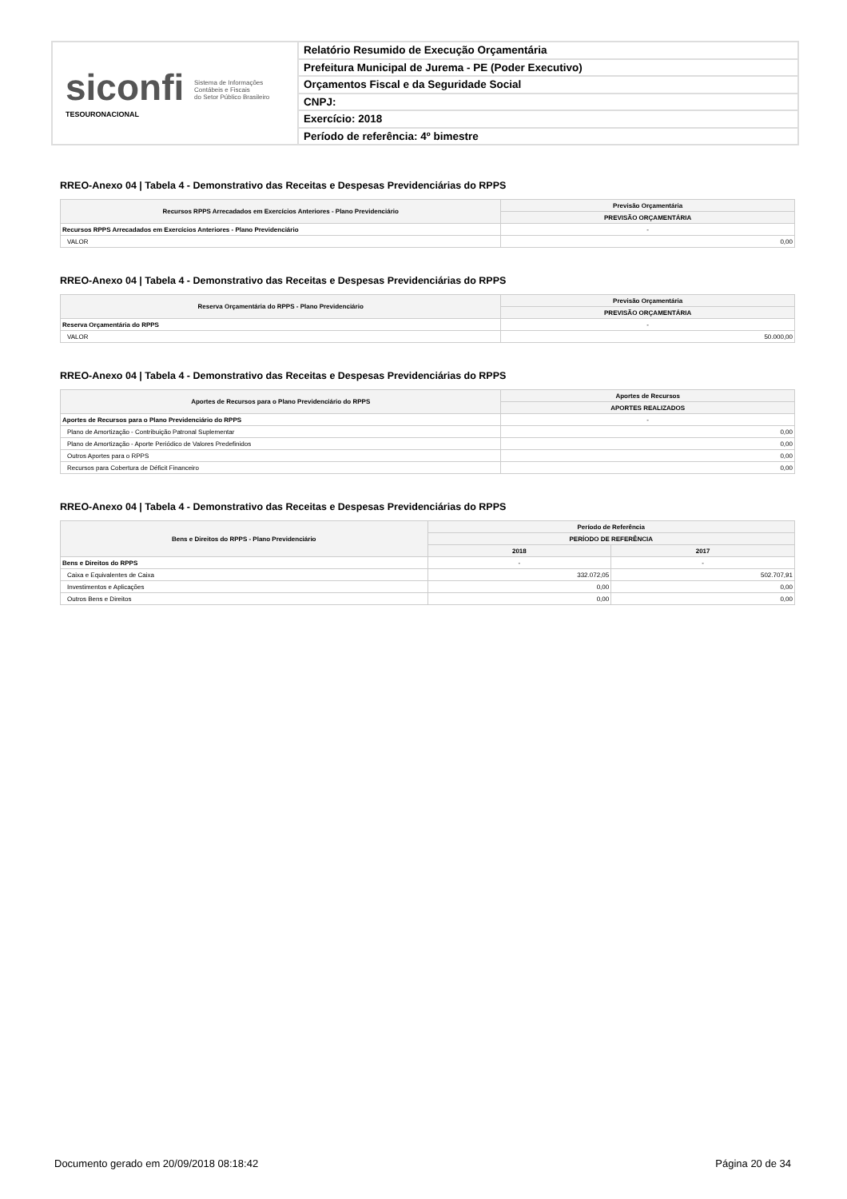siconfi Sistema de Informações
Contábeis e Fiscais
do Setor Público Brasileiro
TESOURONACIONAL
Relatório Resumido de Execução Orçamentária
Prefeitura Municipal de Jurema - PE (Poder Executivo)
Orçamentos Fiscal e da Seguridade Social
CNPJ:
Exercício: 2018
Período de referência: 4º bimestre
RREO-Anexo 04 | Tabela 4 - Demonstrativo das Receitas e Despesas Previdenciárias do RPPS
| Recursos RPPS Arrecadados em Exercícios Anteriores - Plano Previdenciário | Previsão Orçamentária |
| --- | --- |
| | PREVISÃO ORÇAMENTÁRIA |
| Recursos RPPS Arrecadados em Exercícios Anteriores - Plano Previdenciário | - |
| VALOR | 0,00 |
RREO-Anexo 04 | Tabela 4 - Demonstrativo das Receitas e Despesas Previdenciárias do RPPS
| Reserva Orçamentária do RPPS - Plano Previdenciário | Previsão Orçamentária |
| --- | --- |
| | PREVISÃO ORÇAMENTÁRIA |
| Reserva Orçamentária do RPPS | - |
| VALOR | 50.000,00 |
RREO-Anexo 04 | Tabela 4 - Demonstrativo das Receitas e Despesas Previdenciárias do RPPS
| Aportes de Recursos para o Plano Previdenciário do RPPS | Aportes de Recursos |
| --- | --- |
| | APORTES REALIZADOS |
| Aportes de Recursos para o Plano Previdenciário do RPPS | - |
| Plano de Amortização - Contribuição Patronal Suplementar | 0,00 |
| Plano de Amortização - Aporte Periódico de Valores Predefinidos | 0,00 |
| Outros Aportes para o RPPS | 0,00 |
| Recursos para Cobertura de Déficit Financeiro | 0,00 |
RREO-Anexo 04 | Tabela 4 - Demonstrativo das Receitas e Despesas Previdenciárias do RPPS
| Bens e Direitos do RPPS - Plano Previdenciário | Período de Referência | |
| --- | --- | --- |
| | PERÍODO DE REFERÊNCIA | |
| | 2018 | 2017 |
| Bens e Direitos do RPPS | - | - |
| Caixa e Equivalentes de Caixa | 332.072,05 | 502.707,91 |
| Investimentos e Aplicações | 0,00 | 0,00 |
| Outros Bens e Direitos | 0,00 | 0,00 |
Documento gerado em 20/09/2018 08:18:42 Página 20 de 34